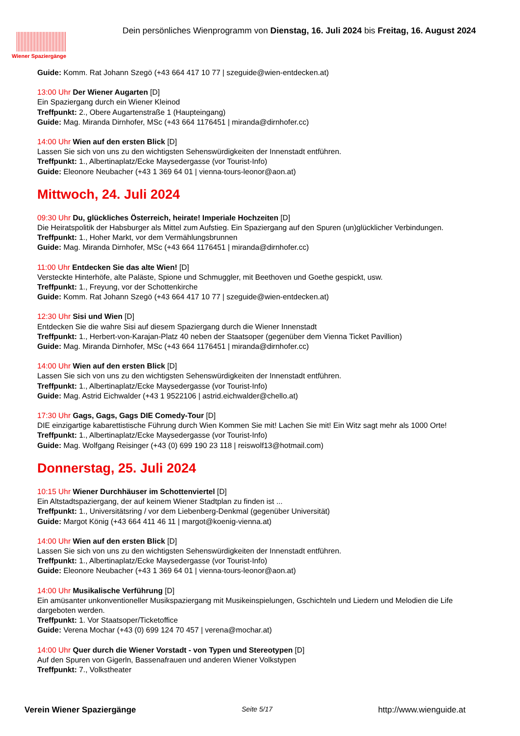Wiener Spaziergänge
Dein persönliches Wienprogramm von Dienstag, 16. Juli 2024 bis Freitag, 16. August 2024
Guide: Komm. Rat Johann Szegö (+43 664 417 10 77 | szeguide@wien-entdecken.at)
13:00 Uhr Der Wiener Augarten [D]
Ein Spaziergang durch ein Wiener Kleinod
Treffpunkt: 2., Obere Augartenstraße 1 (Haupteingang)
Guide: Mag. Miranda Dirnhofer, MSc (+43 664 1176451 | miranda@dirnhofer.cc)
14:00 Uhr Wien auf den ersten Blick [D]
Lassen Sie sich von uns zu den wichtigsten Sehenswürdigkeiten der Innenstadt entführen.
Treffpunkt: 1., Albertinaplatz/Ecke Maysedergasse (vor Tourist-Info)
Guide: Eleonore Neubacher (+43 1 369 64 01 | vienna-tours-leonor@aon.at)
Mittwoch, 24. Juli 2024
09:30 Uhr Du, glückliches Österreich, heirate! Imperiale Hochzeiten [D]
Die Heiratspolitik der Habsburger als Mittel zum Aufstieg. Ein Spaziergang auf den Spuren (un)glücklicher Verbindungen.
Treffpunkt: 1., Hoher Markt, vor dem Vermählungsbrunnen
Guide: Mag. Miranda Dirnhofer, MSc (+43 664 1176451 | miranda@dirnhofer.cc)
11:00 Uhr Entdecken Sie das alte Wien! [D]
Versteckte Hinterhöfe, alte Paläste, Spione und Schmuggler, mit Beethoven und Goethe gespickt, usw.
Treffpunkt: 1., Freyung, vor der Schottenkirche
Guide: Komm. Rat Johann Szegö (+43 664 417 10 77 | szeguide@wien-entdecken.at)
12:30 Uhr Sisi und Wien [D]
Entdecken Sie die wahre Sisi auf diesem Spaziergang durch die Wiener Innenstadt
Treffpunkt: 1., Herbert-von-Karajan-Platz 40 neben der Staatsoper (gegenüber dem Vienna Ticket Pavillion)
Guide: Mag. Miranda Dirnhofer, MSc (+43 664 1176451 | miranda@dirnhofer.cc)
14:00 Uhr Wien auf den ersten Blick [D]
Lassen Sie sich von uns zu den wichtigsten Sehenswürdigkeiten der Innenstadt entführen.
Treffpunkt: 1., Albertinaplatz/Ecke Maysedergasse (vor Tourist-Info)
Guide: Mag. Astrid Eichwalder (+43 1 9522106 | astrid.eichwalder@chello.at)
17:30 Uhr Gags, Gags, Gags DIE Comedy-Tour [D]
DIE einzigartige kabarettistische Führung durch Wien Kommen Sie mit! Lachen Sie mit! Ein Witz sagt mehr als 1000 Orte!
Treffpunkt: 1., Albertinaplatz/Ecke Maysedergasse (vor Tourist-Info)
Guide: Mag. Wolfgang Reisinger (+43 (0) 699 190 23 118 | reiswolf13@hotmail.com)
Donnerstag, 25. Juli 2024
10:15 Uhr Wiener Durchhäuser im Schottenviertel [D]
Ein Altstadtspaziergang, der auf keinem Wiener Stadtplan zu finden ist ...
Treffpunkt: 1., Universitätsring / vor dem Liebenberg-Denkmal (gegenüber Universität)
Guide: Margot König (+43 664 411 46 11 | margot@koenig-vienna.at)
14:00 Uhr Wien auf den ersten Blick [D]
Lassen Sie sich von uns zu den wichtigsten Sehenswürdigkeiten der Innenstadt entführen.
Treffpunkt: 1., Albertinaplatz/Ecke Maysedergasse (vor Tourist-Info)
Guide: Eleonore Neubacher (+43 1 369 64 01 | vienna-tours-leonor@aon.at)
14:00 Uhr Musikalische Verführung [D]
Ein amüsanter unkonventioneller Musikspaziergang mit Musikeinspielungen, Gschichteln und Liedern und Melodien die Life
dargeboten werden.
Treffpunkt: 1. Vor Staatsoper/Ticketoffice
Guide: Verena Mochar (+43 (0) 699 124 70 457 | verena@mochar.at)
14:00 Uhr Quer durch die Wiener Vorstadt - von Typen und Stereotypen [D]
Auf den Spuren von Gigerln, Bassenafrauen und anderen Wiener Volkstypen
Treffpunkt: 7., Volkstheater
Verein Wiener Spaziergänge Seite 5/17 http://www.wienguide.at